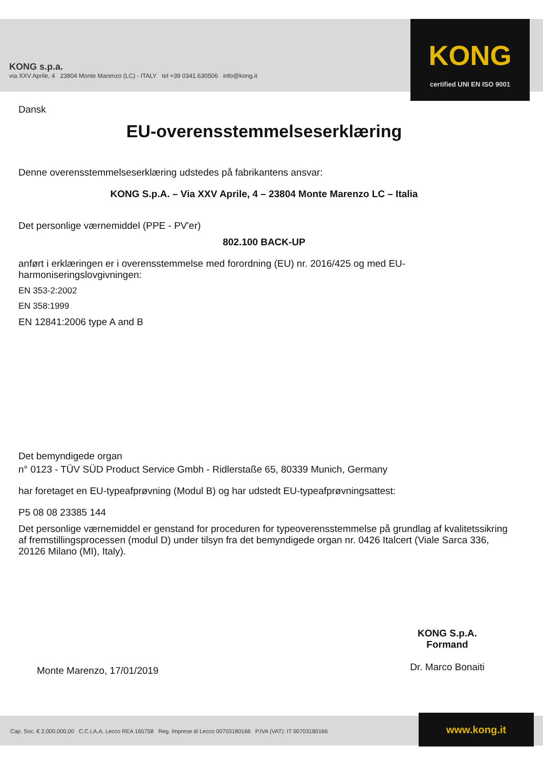KONG s.p.a.
via XXV Aprile, 4 23804 Monte Marenzo (LC) - ITALY tel +39 0341.630506 info@kong.it
KONG
certified UNI EN ISO 9001
Dansk
EU-overensstemmelseserklæring
Denne overensstemmelseserklæring udstedes på fabrikantens ansvar:
KONG S.p.A. – Via XXV Aprile, 4 – 23804 Monte Marenzo LC – Italia
Det personlige værnemiddel (PPE - PV'er)
802.100 BACK-UP
anført i erklæringen er i overensstemmelse med forordning (EU) nr. 2016/425 og med EU-harmoniseringslovgivningen:
EN 353-2:2002
EN 358:1999
EN 12841:2006 type A and B
Det bemyndigede organ
n° 0123 - TÜV SÜD Product Service Gmbh - Ridlerstaße 65, 80339 Munich, Germany
har foretaget en EU-typeafprøvning (Modul B) og har udstedt EU-typeafprøvningsattest:
P5 08 08 23385 144
Det personlige værnemiddel er genstand for proceduren for typeoverensstemmelse på grundlag af kvalitetssikring af fremstillingsprocessen (modul D) under tilsyn fra det bemyndigede organ nr. 0426 Italcert (Viale Sarca 336, 20126 Milano (MI), Italy).
KONG S.p.A.
Formand
Dr. Marco Bonaiti
Monte Marenzo, 17/01/2019
Cap. Soc. € 2.000.000,00 C.C.I.A.A. Lecco REA 165758 Reg. Imprese di Lecco 00703180166 P.IVA (VAT): IT 00703180166
www.kong.it